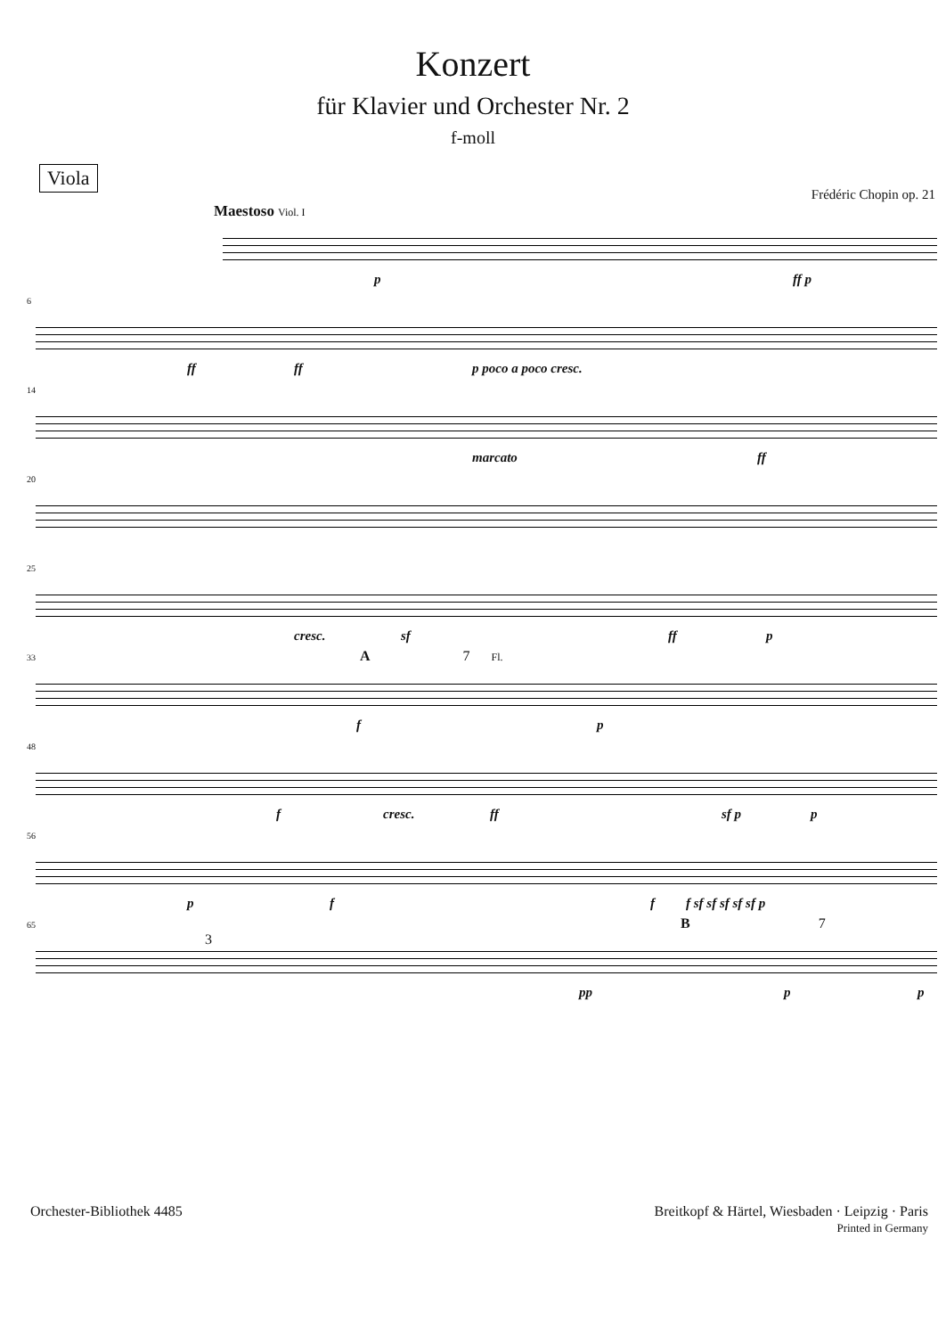Konzert
für Klavier und Orchester Nr. 2
f-moll
Viola
Frédéric Chopin op. 21
Maestoso Viol. I
p ff p
6
ff ff p poco a poco cresc.
14
marcato ff
20
25
cresc. sf ff p
33 A 7 Fl.
f p
48
f cresc. ff sf p p
56
p f f f sf sf sf sf sf p
65 B 7 3
pp p p
Orchester-Bibliothek 4485 Breitkopf & Härtel, Wiesbaden · Leipzig · Paris
Printed in Germany